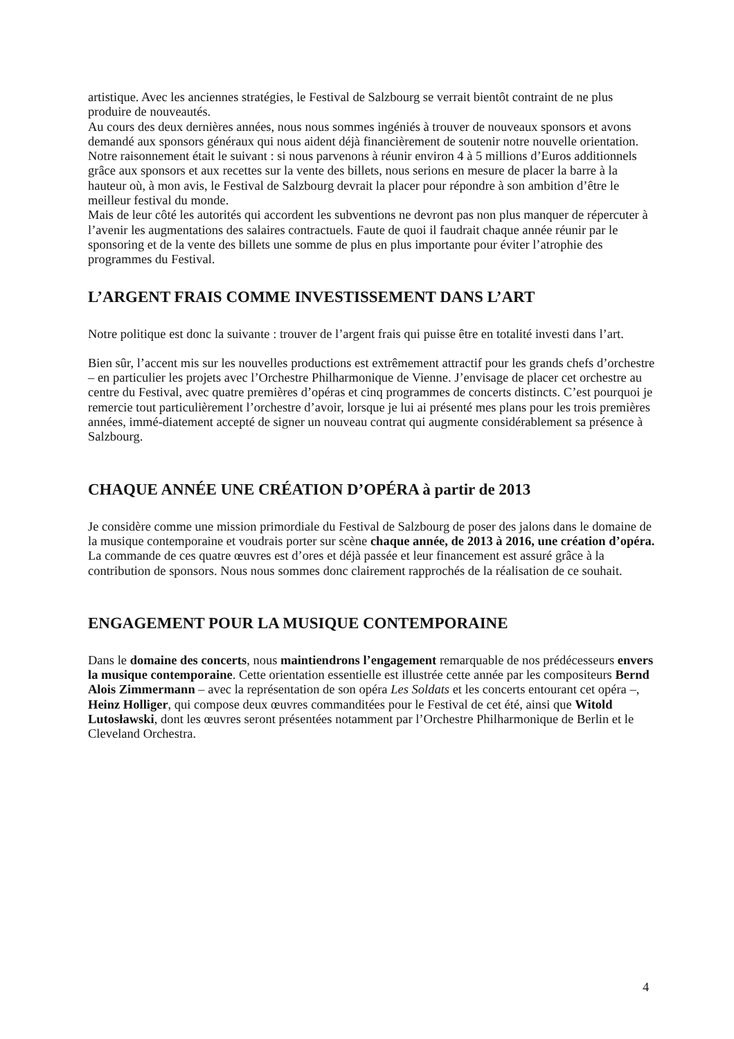artistique. Avec les anciennes stratégies, le Festival de Salzbourg se verrait bientôt contraint de ne plus produire de nouveautés.
Au cours des deux dernières années, nous nous sommes ingéniés à trouver de nouveaux sponsors et avons demandé aux sponsors généraux qui nous aident déjà financièrement de soutenir notre nouvelle orientation. Notre raisonnement était le suivant : si nous parvenons à réunir environ 4 à 5 millions d’Euros additionnels grâce aux sponsors et aux recettes sur la vente des billets, nous serions en mesure de placer la barre à la hauteur où, à mon avis, le Festival de Salzbourg devrait la placer pour répondre à son ambition d’être le meilleur festival du monde.
Mais de leur côté les autorités qui accordent les subventions ne devront pas non plus manquer de répercuter à l’avenir les augmentations des salaires contractuels. Faute de quoi il faudrait chaque année réunir par le sponsoring et de la vente des billets une somme de plus en plus importante pour éviter l’atrophie des programmes du Festival.
L’ARGENT FRAIS COMME INVESTISSEMENT DANS L’ART
Notre politique est donc la suivante : trouver de l’argent frais qui puisse être en totalité investi dans l’art.
Bien sûr, l’accent mis sur les nouvelles productions est extrêmement attractif pour les grands chefs d’orchestre – en particulier les projets avec l’Orchestre Philharmonique de Vienne. J’envisage de placer cet orchestre au centre du Festival, avec quatre premières d’opéras et cinq programmes de concerts distincts. C’est pourquoi je remercie tout particulièrement l’orchestre d’avoir, lorsque je lui ai présenté mes plans pour les trois premières années, immé-diatement accepté de signer un nouveau contrat qui augmente considérablement sa présence à Salzbourg.
CHAQUE ANNÉE UNE CRÉATION D’OPÉRA à partir de 2013
Je considère comme une mission primordiale du Festival de Salzbourg de poser des jalons dans le domaine de la musique contemporaine et voudrais porter sur scène chaque année, de 2013 à 2016, une création d’opéra. La commande de ces quatre œuvres est d’ores et déjà passée et leur financement est assuré grâce à la contribution de sponsors. Nous nous sommes donc clairement rapprochés de la réalisation de ce souhait.
ENGAGEMENT POUR LA MUSIQUE CONTEMPORAINE
Dans le domaine des concerts, nous maintiendrons l’engagement remarquable de nos prédécesseurs envers la musique contemporaine. Cette orientation essentielle est illustrée cette année par les compositeurs Bernd Alois Zimmermann – avec la représentation de son opéra Les Soldats et les concerts entourant cet opéra –, Heinz Holliger, qui compose deux œuvres commanditées pour le Festival de cet été, ainsi que Witold Lutosławski, dont les œuvres seront présentées notamment par l’Orchestre Philharmonique de Berlin et le Cleveland Orchestra.
4